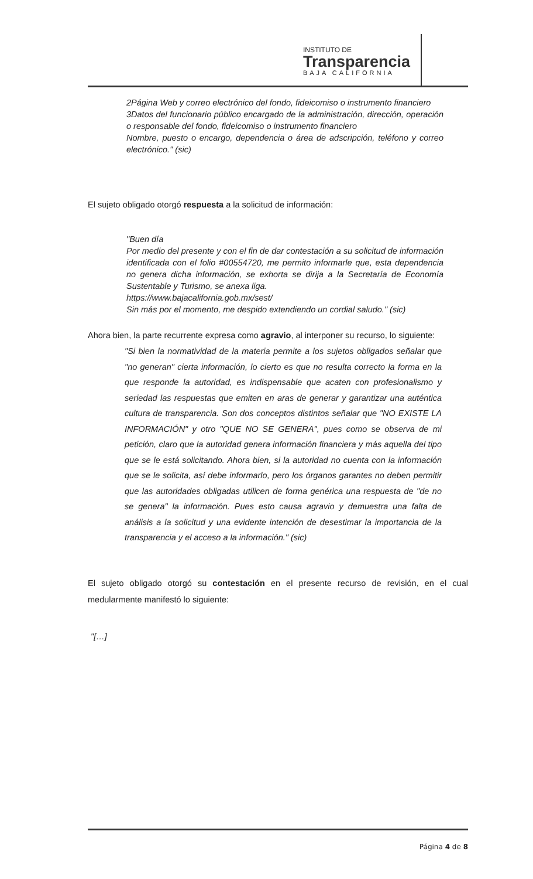INSTITUTO DE
Transparencia
BAJA CALIFORNIA
2Página Web y correo electrónico del fondo, fideicomiso o instrumento financiero
3Datos del funcionario público encargado de la administración, dirección, operación o responsable del fondo, fideicomiso o instrumento financiero
Nombre, puesto o encargo, dependencia o área de adscripción, teléfono y correo electrónico." (sic)
El sujeto obligado otorgó respuesta a la solicitud de información:
"Buen día
Por medio del presente y con el fin de dar contestación a su solicitud de información identificada con el folio #00554720, me permito informarle que, esta dependencia no genera dicha información, se exhorta se dirija a la Secretaría de Economía Sustentable y Turismo, se anexa liga.
https://www.bajacalifornia.gob.mx/sest/
Sin más por el momento, me despido extendiendo un cordial saludo." (sic)
Ahora bien, la parte recurrente expresa como agravio, al interponer su recurso, lo siguiente:
"Si bien la normatividad de la materia permite a los sujetos obligados señalar que "no generan" cierta información, lo cierto es que no resulta correcto la forma en la que responde la autoridad, es indispensable que acaten con profesionalismo y seriedad las respuestas que emiten en aras de generar y garantizar una auténtica cultura de transparencia. Son dos conceptos distintos señalar que "NO EXISTE LA INFORMACIÓN" y otro "QUE NO SE GENERA", pues como se observa de mi petición, claro que la autoridad genera información financiera y más aquella del tipo que se le está solicitando. Ahora bien, si la autoridad no cuenta con la información que se le solicita, así debe informarlo, pero los órganos garantes no deben permitir que las autoridades obligadas utilicen de forma genérica una respuesta de "de no se genera" la información. Pues esto causa agravio y demuestra una falta de análisis a la solicitud y una evidente intención de desestimar la importancia de la transparencia y el acceso a la información." (sic)
El sujeto obligado otorgó su contestación en el presente recurso de revisión, en el cual medularmente manifestó lo siguiente:
"[…]
Página 4 de 8